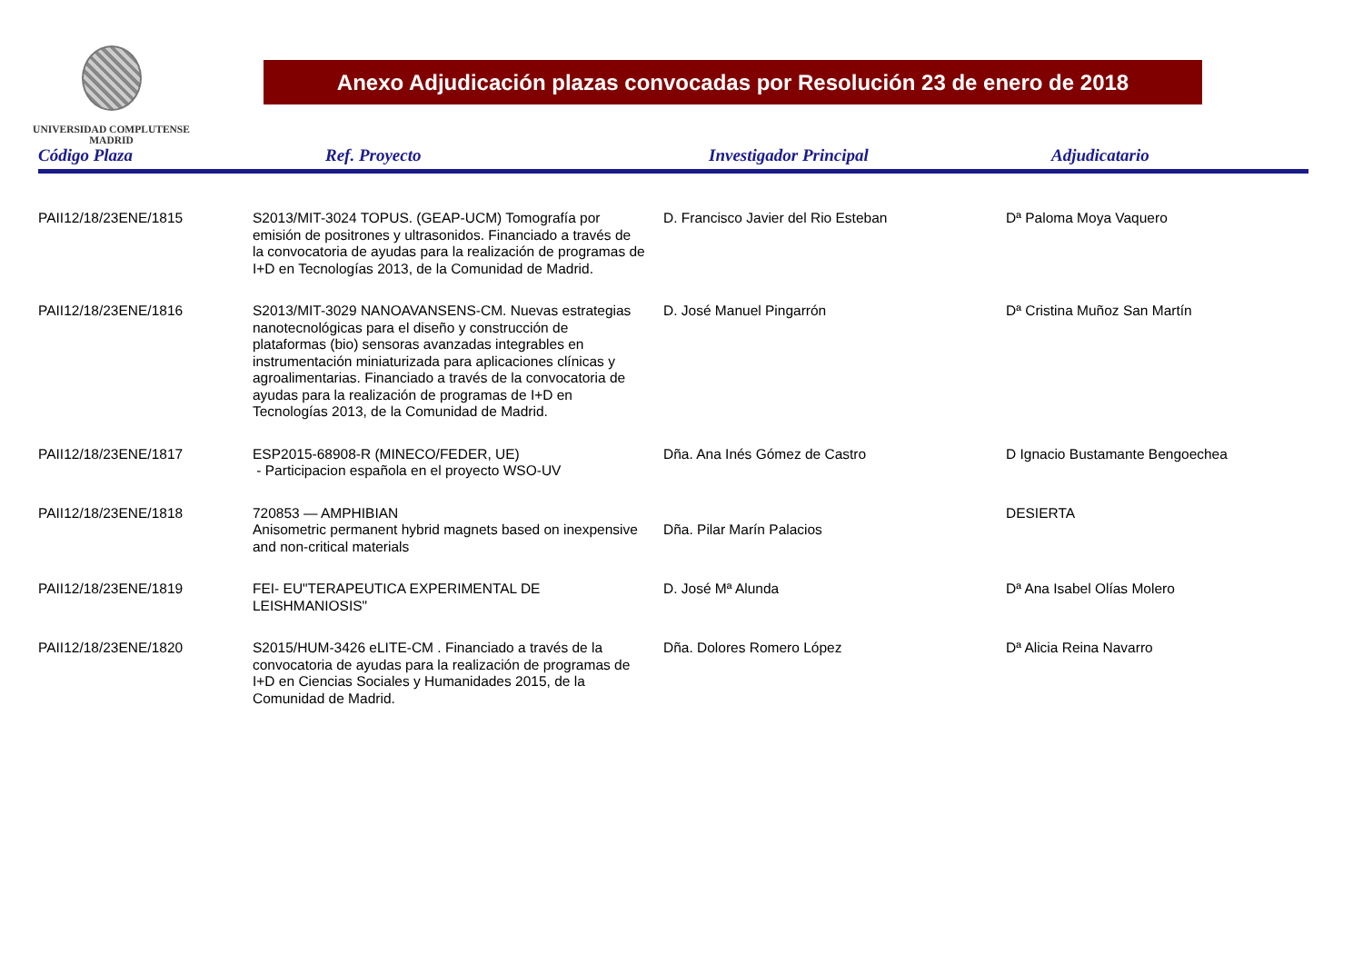UNIVERSIDAD COMPLUTENSE
MADRID
Anexo Adjudicación plazas convocadas por Resolución 23 de enero de 2018
| Código Plaza | Ref. Proyecto | Investigador Principal | Adjudicatario |
| --- | --- | --- | --- |
| PAII12/18/23ENE/1815 | S2013/MIT-3024 TOPUS. (GEAP-UCM) Tomografía por emisión de positrones y ultrasonidos. Financiado a través de la convocatoria de ayudas para la realización de programas de I+D en Tecnologías 2013, de la Comunidad de Madrid. | D. Francisco Javier del Rio Esteban | Dª Paloma Moya Vaquero |
| PAII12/18/23ENE/1816 | S2013/MIT-3029 NANOAVANSENS-CM. Nuevas estrategias nanotecnológicas para el diseño y construcción de plataformas (bio) sensoras avanzadas integrables en instrumentación miniaturizada para aplicaciones clínicas y agroalimentarias. Financiado a través de la convocatoria de ayudas para la realización de programas de I+D en Tecnologías 2013, de la Comunidad de Madrid. | D. José Manuel Pingarrón | Dª Cristina Muñoz San Martín |
| PAII12/18/23ENE/1817 | ESP2015-68908-R (MINECO/FEDER, UE) - Participacion española en el proyecto WSO-UV | Dña. Ana Inés Gómez de Castro | D Ignacio Bustamante Bengoechea |
| PAII12/18/23ENE/1818 | 720853 — AMPHIBIAN Anisometric permanent hybrid magnets based on inexpensive and non-critical materials | Dña. Pilar Marín Palacios | DESIERTA |
| PAII12/18/23ENE/1819 | FEI- EU"TERAPEUTICA EXPERIMENTAL DE LEISHMANIOSIS" | D. José Mª Alunda | Dª Ana Isabel Olías Molero |
| PAII12/18/23ENE/1820 | S2015/HUM-3426 eLITE-CM . Financiado a través de la convocatoria de ayudas para la realización de programas de I+D en Ciencias Sociales y Humanidades 2015, de la Comunidad de Madrid. | Dña. Dolores Romero López | Dª Alicia Reina Navarro |